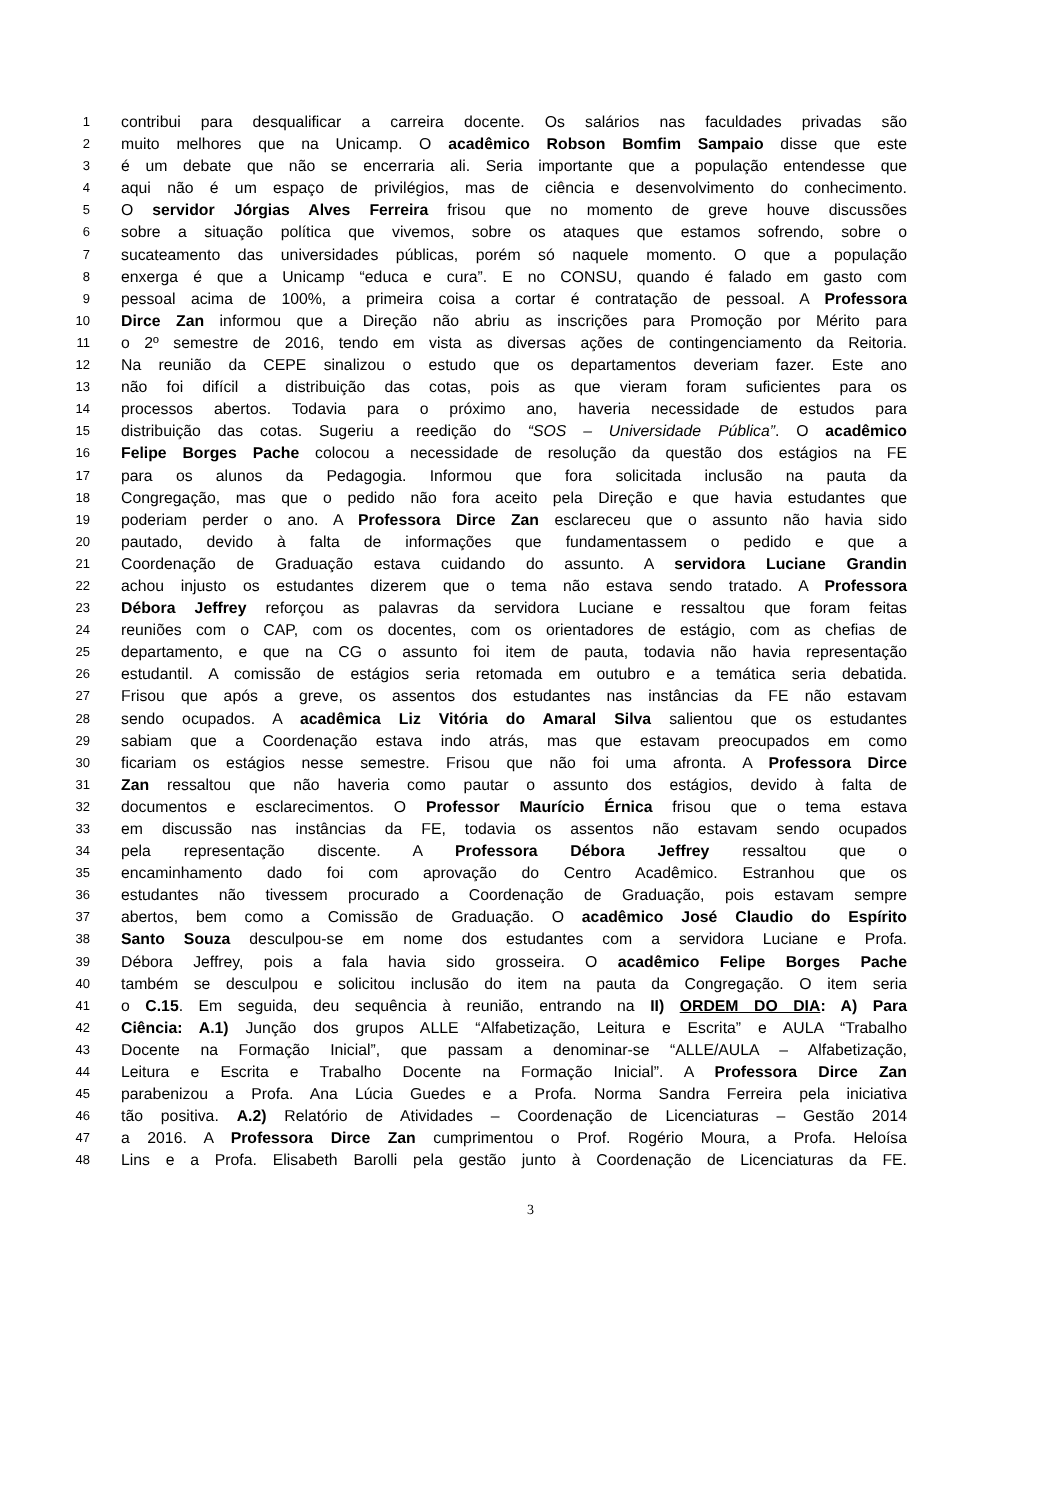1 contribui para desqualificar a carreira docente. Os salários nas faculdades privadas são
2 muito melhores que na Unicamp. O acadêmico Robson Bomfim Sampaio disse que este
3 é um debate que não se encerraria ali. Seria importante que a população entendesse que
4 aqui não é um espaço de privilégios, mas de ciência e desenvolvimento do conhecimento.
5 O servidor Jórgias Alves Ferreira frisou que no momento de greve houve discussões
6 sobre a situação política que vivemos, sobre os ataques que estamos sofrendo, sobre o
7 sucateamento das universidades públicas, porém só naquele momento. O que a população
8 enxerga é que a Unicamp “educa e cura”. E no CONSU, quando é falado em gasto com
9 pessoal acima de 100%, a primeira coisa a cortar é contratação de pessoal. A Professora
10 Dirce Zan informou que a Direção não abriu as inscrições para Promoção por Mérito para
11 o 2º semestre de 2016, tendo em vista as diversas ações de contingenciamento da Reitoria.
12 Na reunião da CEPE sinalizou o estudo que os departamentos deveriam fazer. Este ano
13 não foi difícil a distribuição das cotas, pois as que vieram foram suficientes para os
14 processos abertos. Todavia para o próximo ano, haveria necessidade de estudos para
15 distribuição das cotas. Sugeriu a reedição do “SOS – Universidade Pública”. O acadêmico
16 Felipe Borges Pache colocou a necessidade de resolução da questão dos estágios na FE
17 para os alunos da Pedagogia. Informou que fora solicitada inclusão na pauta da
18 Congregação, mas que o pedido não fora aceito pela Direção e que havia estudantes que
19 poderiam perder o ano. A Professora Dirce Zan esclareceu que o assunto não havia sido
20 pautado, devido à falta de informações que fundamentassem o pedido e que a
21 Coordenação de Graduação estava cuidando do assunto. A servidora Luciane Grandin
22 achou injusto os estudantes dizerem que o tema não estava sendo tratado. A Professora
23 Débora Jeffrey reforçou as palavras da servidora Luciane e ressaltou que foram feitas
24 reuniões com o CAP, com os docentes, com os orientadores de estágio, com as chefias de
25 departamento, e que na CG o assunto foi item de pauta, todavia não havia representação
26 estudantil. A comissão de estágios seria retomada em outubro e a temática seria debatida.
27 Frisou que após a greve, os assentos dos estudantes nas instâncias da FE não estavam
28 sendo ocupados. A acadêmica Liz Vitória do Amaral Silva salientou que os estudantes
29 sabiam que a Coordenação estava indo atrás, mas que estavam preocupados em como
30 ficariam os estágios nesse semestre. Frisou que não foi uma afronta. A Professora Dirce
31 Zan ressaltou que não haveria como pautar o assunto dos estágios, devido à falta de
32 documentos e esclarecimentos. O Professor Maurício Érnica frisou que o tema estava
33 em discussão nas instâncias da FE, todavia os assentos não estavam sendo ocupados
34 pela representação discente. A Professora Débora Jeffrey ressaltou que o
35 encaminhamento dado foi com aprovação do Centro Acadêmico. Estranhou que os
36 estudantes não tivessem procurado a Coordenação de Graduação, pois estavam sempre
37 abertos, bem como a Comissão de Graduação. O acadêmico José Claudio do Espírito
38 Santo Souza desculpou-se em nome dos estudantes com a servidora Luciane e Profa.
39 Débora Jeffrey, pois a fala havia sido grosseira. O acadêmico Felipe Borges Pache
40 também se desculpou e solicitou inclusão do item na pauta da Congregação. O item seria
41 o C.15. Em seguida, deu sequência à reunião, entrando na II) ORDEM DO DIA: A) Para
42 Ciência: A.1) Junção dos grupos ALLE “Alfabetização, Leitura e Escrita” e AULA “Trabalho
43 Docente na Formação Inicial”, que passam a denominar-se “ALLE/AULA – Alfabetização,
44 Leitura e Escrita e Trabalho Docente na Formação Inicial”. A Professora Dirce Zan
45 parabenizou a Profa. Ana Lúcia Guedes e a Profa. Norma Sandra Ferreira pela iniciativa
46 tão positiva. A.2) Relatório de Atividades – Coordenação de Licenciaturas – Gestão 2014
47 a 2016. A Professora Dirce Zan cumprimentou o Prof. Rogério Moura, a Profa. Heloísa
48 Lins e a Profa. Elisabeth Barolli pela gestão junto à Coordenação de Licenciaturas da FE.
3